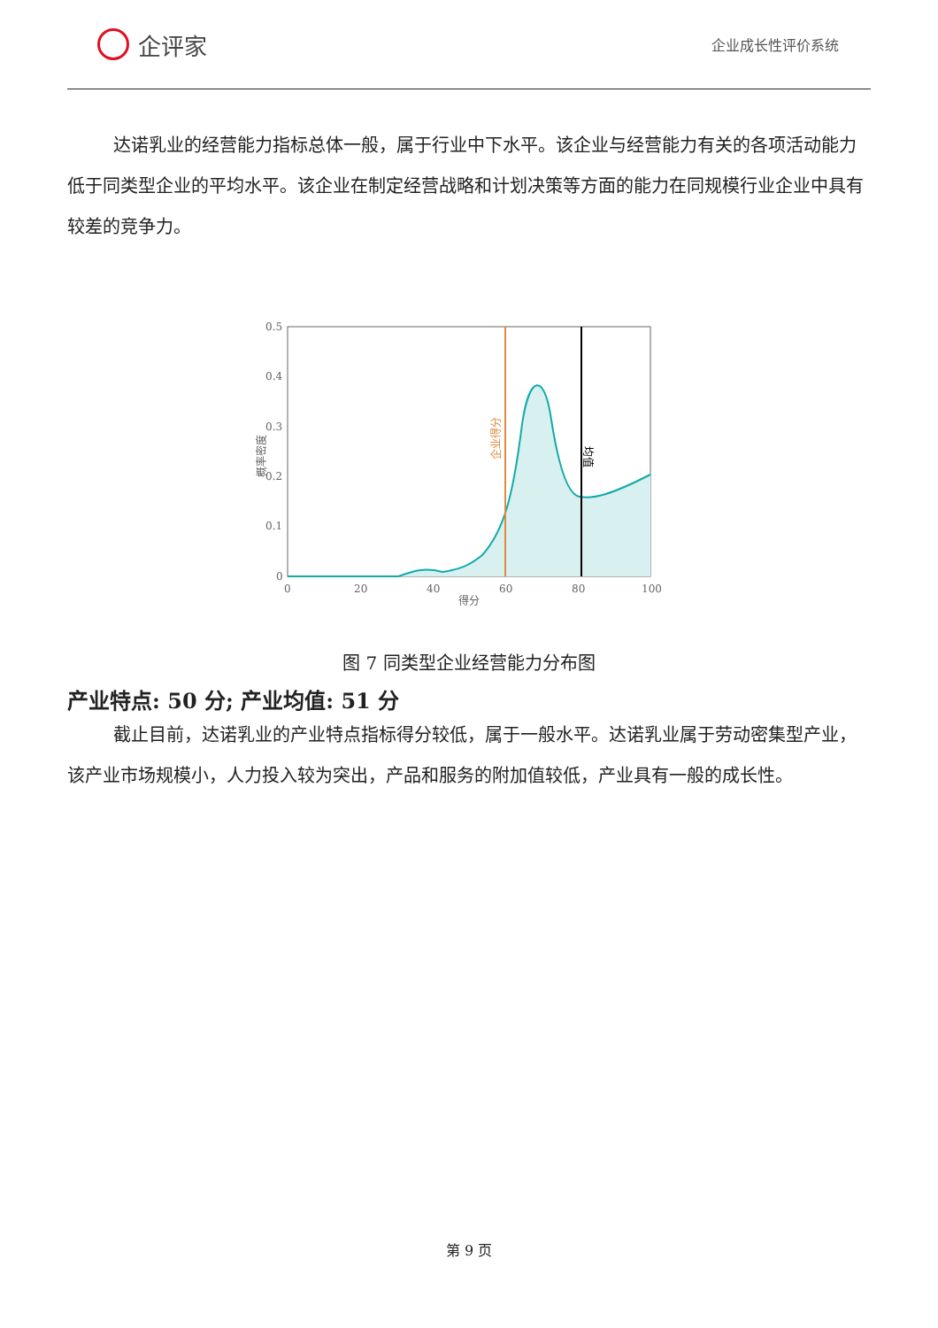企评家
企业成长性评价系统
达诺乳业的经营能力指标总体一般，属于行业中下水平。该企业与经营能力有关的各项活动能力低于同类型企业的平均水平。该企业在制定经营战略和计划决策等方面的能力在同规模行业企业中具有较差的竞争力。
0.5
0.4
0.3
0.2
0.1
0
0
20
40
60
80
100
得分
企业得分
均值
概率密度
图 7 同类型企业经营能力分布图
产业特点: 50 分; 产业均值: 51 分
截止目前，达诺乳业的产业特点指标得分较低，属于一般水平。达诺乳业属于劳动密集型产业，该产业市场规模小，人力投入较为突出，产品和服务的附加值较低，产业具有一般的成长性。
第 9 页